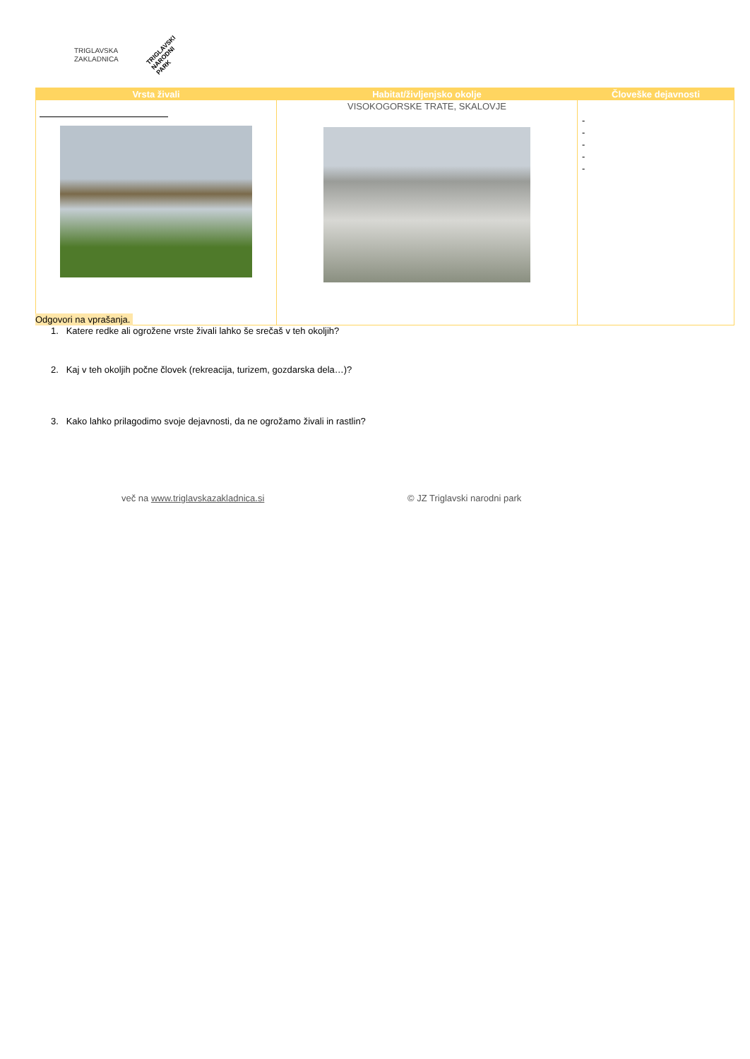TRIGLAVSKA
ZAKLADNICA
TRIGLAVSKI
NARODNI
PARK
| Vrsta živali | Habitat/življenjsko okolje | Človeške dejavnosti |
| --- | --- | --- |
| | VISOKOGORSKE TRATE, SKALOVJE | - - - - - |
Odgovori na vprašanja.
1. Katere redke ali ogrožene vrste živali lahko še srečaš v teh okoljih?
2. Kaj v teh okoljih počne človek (rekreacija, turizem, gozdarska dela…)?
3. Kako lahko prilagodimo svoje dejavnosti, da ne ogrožamo živali in rastlin?
več na www.triglavskazakladnica.si
© JZ Triglavski narodni park